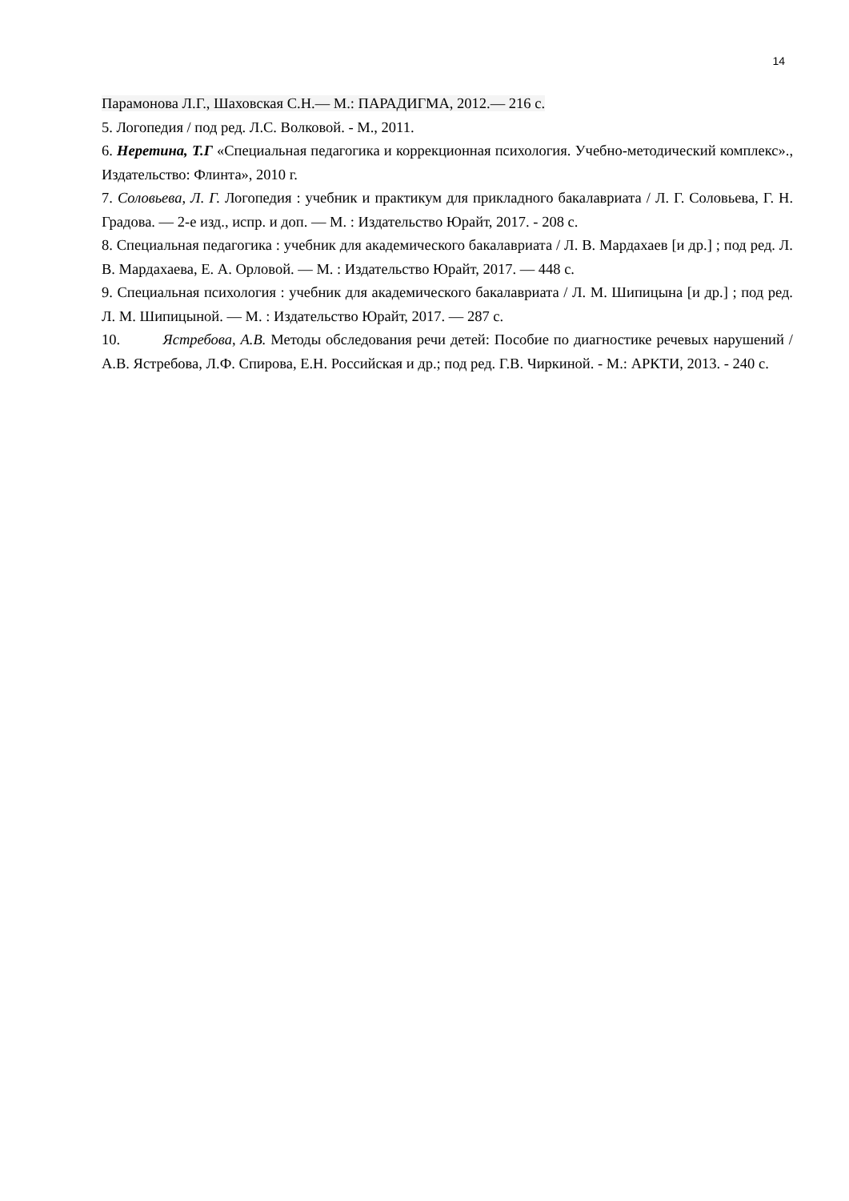14
Парамонова Л.Г., Шаховская С.Н.— М.: ПАРАДИГМА, 2012.— 216 с.
5. Логопедия / под ред. Л.С. Волковой. - М., 2011.
6. Неретина, Т.Г «Специальная педагогика и коррекционная психология. Учебно-методический комплекс»., Издательство: Флинта», 2010 г.
7. Соловьева, Л. Г. Логопедия : учебник и практикум для прикладного бакалавриата / Л. Г. Соловьева, Г. Н. Градова. — 2-е изд., испр. и доп. — М. : Издательство Юрайт, 2017. - 208 с.
8. Специальная педагогика : учебник для академического бакалавриата / Л. В. Мардахаев [и др.] ; под ред. Л. В. Мардахаева, Е. А. Орловой. — М. : Издательство Юрайт, 2017. — 448 с.
9. Специальная психология : учебник для академического бакалавриата / Л. М. Шипицына [и др.] ; под ред. Л. М. Шипицыной. — М. : Издательство Юрайт, 2017. — 287 с.
10. Ястребова, А.В. Методы обследования речи детей: Пособие по диагностике речевых нарушений / А.В. Ястребова, Л.Ф. Спирова, Е.Н. Российская и др.; под ред. Г.В. Чиркиной. - М.: АРКТИ, 2013. - 240 с.